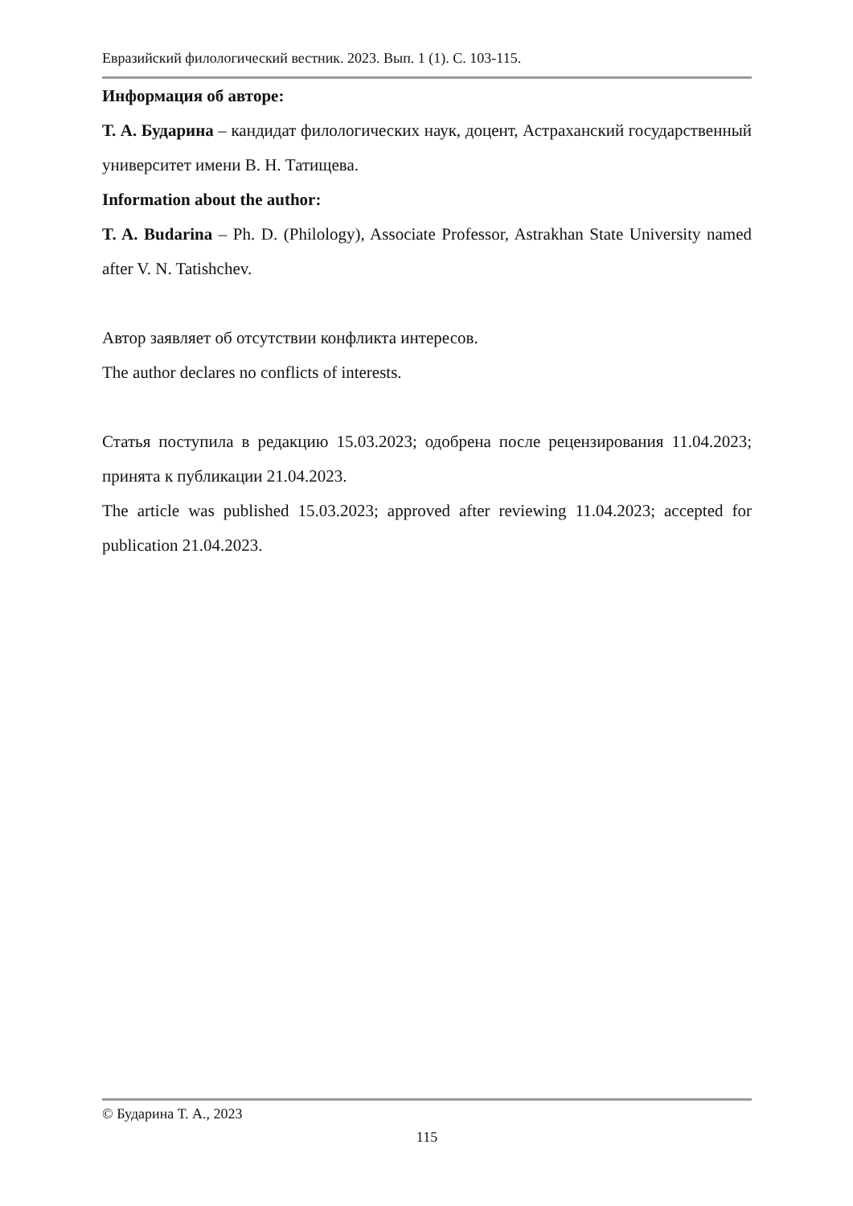Евразийский филологический вестник. 2023. Вып. 1 (1). С. 103-115.
Информация об авторе:
Т. А. Бударина – кандидат филологических наук, доцент, Астраханский государственный университет имени В. Н. Татищева.
Information about the author:
T. A. Budarina – Ph. D. (Philology), Associate Professor, Astrakhan State University named after V. N. Tatishchev.
Автор заявляет об отсутствии конфликта интересов.
The author declares no conflicts of interests.
Статья поступила в редакцию 15.03.2023; одобрена после рецензирования 11.04.2023; принята к публикации 21.04.2023.
The article was published 15.03.2023; approved after reviewing 11.04.2023; accepted for publication 21.04.2023.
© Бударина Т. А., 2023
115